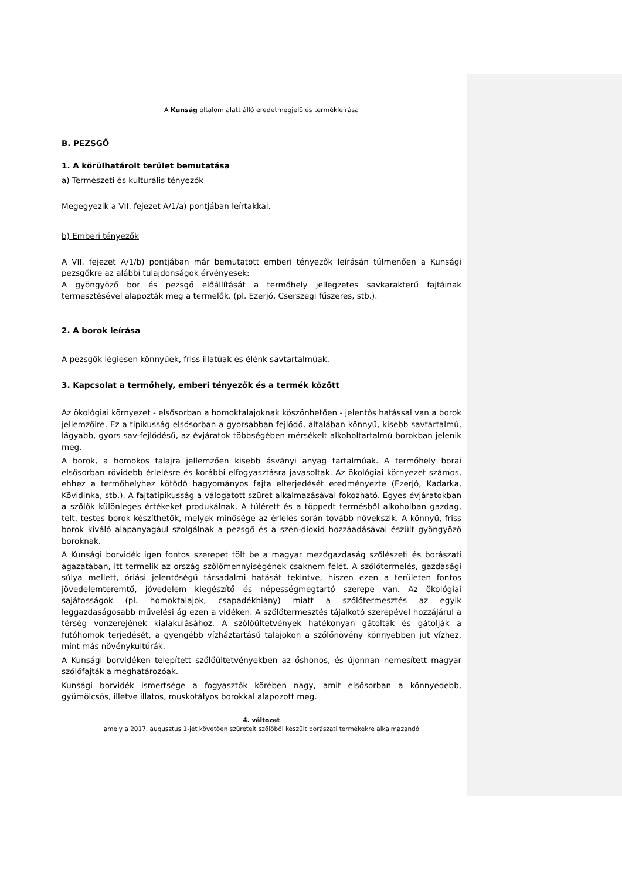A Kunság oltalom alatt álló eredetmegjelölés termékleírása
B. PEZSGŐ
1. A körülhatárolt terület bemutatása
a) Természeti és kulturális tényezők
Megegyezik a VII. fejezet A/1/a) pontjában leírtakkal.
b) Emberi tényezők
A VII. fejezet A/1/b) pontjában már bemutatott emberi tényezők leírásán túlmenően a Kunsági pezsgőkre az alábbi tulajdonságok érvényesek:
A gyöngyöző bor és pezsgő előállítását a termőhely jellegzetes savkarakterű fajtáinak termesztésével alapozták meg a termelők. (pl. Ezerjó, Cserszegi fűszeres, stb.).
2. A borok leírása
A pezsgők légiesen könnyűek, friss illatúak és élénk savtartalmúak.
3. Kapcsolat a termőhely, emberi tényezők és a termék között
Az ökológiai környezet - elsősorban a homoktalajoknak köszönhetően - jelentős hatással van a borok jellemzőire. Ez a tipikusság elsősorban a gyorsabban fejlődő, általában könnyű, kisebb savtartalmú, lágyabb, gyors sav-fejlődésű, az évjáratok többségében mérsékelt alkoholtartalmú borokban jelenik meg.
A borok, a homokos talajra jellemzően kisebb ásványi anyag tartalmúak. A termőhely borai elsősorban rövidebb érlelésre és korábbi elfogyasztásra javasoltak. Az ökológiai környezet számos, ehhez a termőhelyhez kötődő hagyományos fajta elterjedését eredményezte (Ezerjó, Kadarka, Kövidinka, stb.). A fajtatipikusság a válogatott szüret alkalmazásával fokozható. Egyes évjáratokban a szőlők különleges értékeket produkálnak. A túlérett és a töppedt termésből alkoholban gazdag, telt, testes borok készíthetők, melyek minősége az érlelés során tovább növekszik. A könnyű, friss borok kiváló alapanyagául szolgálnak a pezsgő és a szén-dioxid hozzáadásával észült gyöngyöző boroknak.
A Kunsági borvidék igen fontos szerepet tölt be a magyar mezőgazdaság szőlészeti és borászati ágazatában, itt termelik az ország szőlőmennyiségének csaknem felét. A szőlőtermelés, gazdasági súlya mellett, óriási jelentőségű társadalmi hatását tekintve, hiszen ezen a területen fontos jövedelemteremtő, jövedelem kiegészítő és népességmegtartó szerepe van. Az ökológiai sajátosságok (pl. homoktalajok, csapadékhiány) miatt a szőlőtermesztés az egyik leggazdaságosabb művelési ág ezen a vidéken. A szőlőtermesztés tájalkotó szerepével hozzájárul a térség vonzerejének kialakulásához. A szőlőültetvények hatékonyan gátolták és gátolják a futóhomok terjedését, a gyengébb vízháztartású talajokon a szőlőnövény könnyebben jut vízhez, mint más növénykultúrák.
A Kunsági borvidéken telepített szőlőültetvényekben az őshonos, és újonnan nemesített magyar szőlőfajták a meghatározóak.
Kunsági borvidék ismertsége a fogyasztók körében nagy, amit elsősorban a könnyedebb, gyümölcsös, illetve illatos, muskotályos borokkal alapozott meg.
4. változat
amely a 2017. augusztus 1-jét követően szüretelt szőlőből készült borászati termékekre alkalmazandó